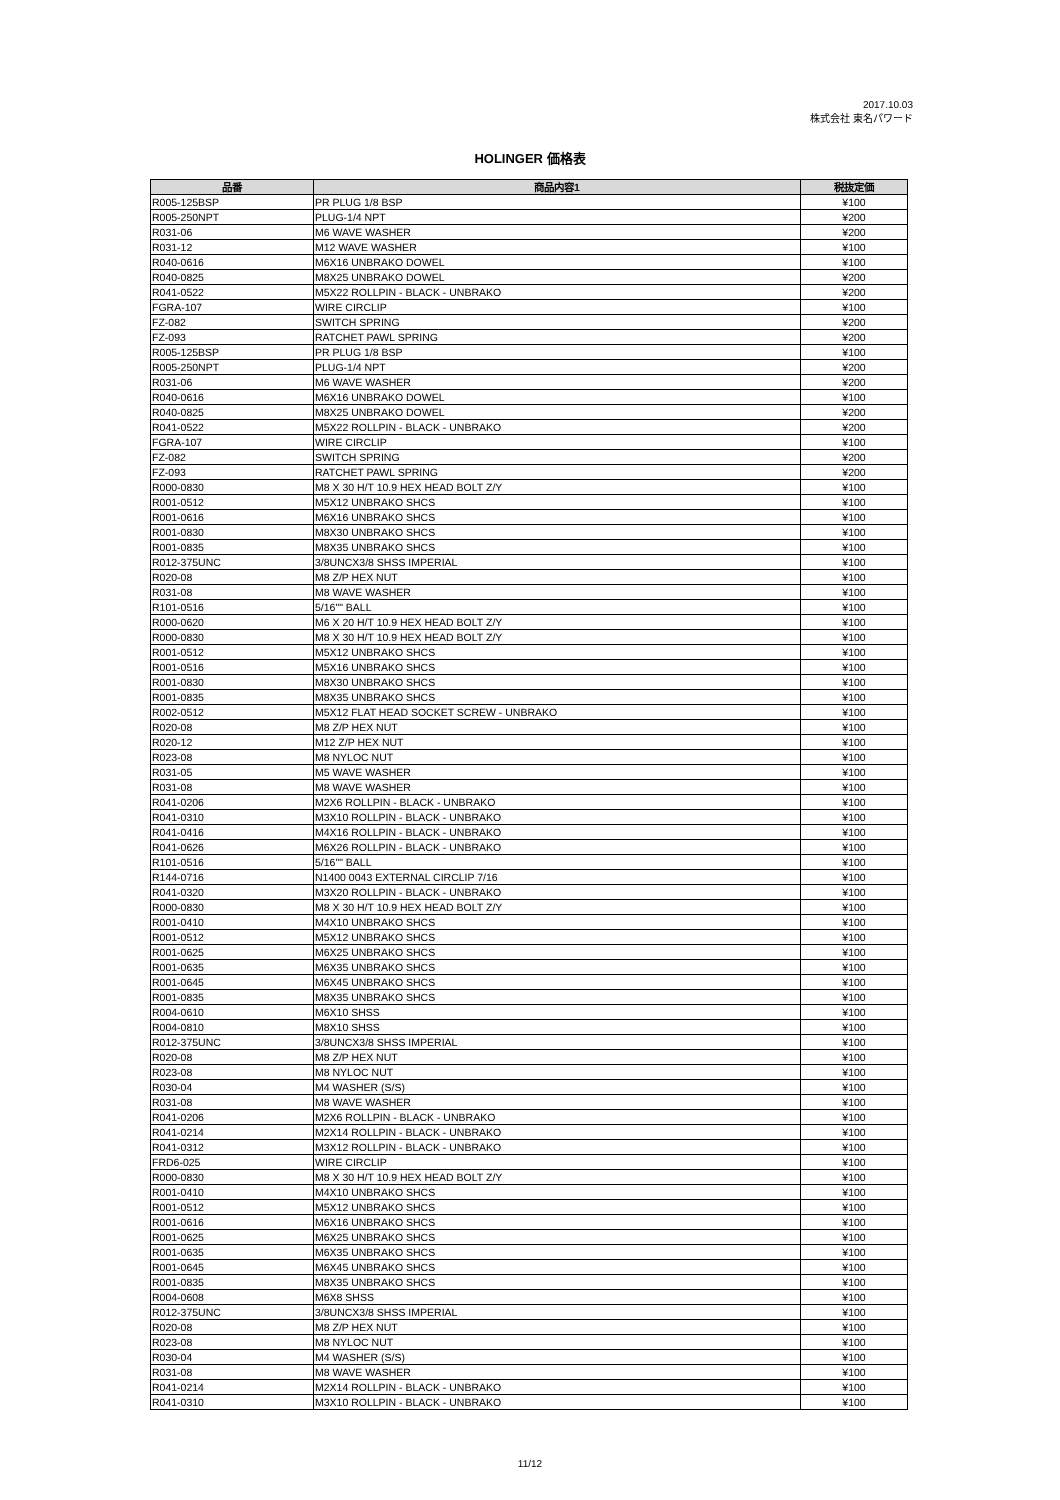2017.10.03
株式会社 東名パワード
HOLINGER 価格表
| 品番 | 商品内容1 | 税抜定価 |
| --- | --- | --- |
| R005-125BSP | PR PLUG 1/8 BSP | ¥100 |
| R005-250NPT | PLUG-1/4 NPT | ¥200 |
| R031-06 | M6 WAVE WASHER | ¥200 |
| R031-12 | M12 WAVE WASHER | ¥100 |
| R040-0616 | M6X16 UNBRAKO DOWEL | ¥100 |
| R040-0825 | M8X25 UNBRAKO DOWEL | ¥200 |
| R041-0522 | M5X22 ROLLPIN - BLACK - UNBRAKO | ¥200 |
| FGRA-107 | WIRE CIRCLIP | ¥100 |
| FZ-082 | SWITCH SPRING | ¥200 |
| FZ-093 | RATCHET PAWL SPRING | ¥200 |
| R005-125BSP | PR PLUG 1/8 BSP | ¥100 |
| R005-250NPT | PLUG-1/4 NPT | ¥200 |
| R031-06 | M6 WAVE WASHER | ¥200 |
| R040-0616 | M6X16 UNBRAKO DOWEL | ¥100 |
| R040-0825 | M8X25 UNBRAKO DOWEL | ¥200 |
| R041-0522 | M5X22 ROLLPIN - BLACK - UNBRAKO | ¥200 |
| FGRA-107 | WIRE CIRCLIP | ¥100 |
| FZ-082 | SWITCH SPRING | ¥200 |
| FZ-093 | RATCHET PAWL SPRING | ¥200 |
| R000-0830 | M8 X 30 H/T 10.9 HEX HEAD BOLT Z/Y | ¥100 |
| R001-0512 | M5X12 UNBRAKO SHCS | ¥100 |
| R001-0616 | M6X16 UNBRAKO SHCS | ¥100 |
| R001-0830 | M8X30 UNBRAKO SHCS | ¥100 |
| R001-0835 | M8X35 UNBRAKO SHCS | ¥100 |
| R012-375UNC | 3/8UNCX3/8 SHSS IMPERIAL | ¥100 |
| R020-08 | M8 Z/P HEX NUT | ¥100 |
| R031-08 | M8 WAVE WASHER | ¥100 |
| R101-0516 | 5/16"" BALL | ¥100 |
| R000-0620 | M6 X 20 H/T 10.9 HEX HEAD BOLT Z/Y | ¥100 |
| R000-0830 | M8 X 30 H/T 10.9 HEX HEAD BOLT Z/Y | ¥100 |
| R001-0512 | M5X12 UNBRAKO SHCS | ¥100 |
| R001-0516 | M5X16 UNBRAKO SHCS | ¥100 |
| R001-0830 | M8X30 UNBRAKO SHCS | ¥100 |
| R001-0835 | M8X35 UNBRAKO SHCS | ¥100 |
| R002-0512 | M5X12 FLAT HEAD SOCKET SCREW - UNBRAKO | ¥100 |
| R020-08 | M8 Z/P HEX NUT | ¥100 |
| R020-12 | M12 Z/P HEX NUT | ¥100 |
| R023-08 | M8 NYLOC NUT | ¥100 |
| R031-05 | M5 WAVE WASHER | ¥100 |
| R031-08 | M8 WAVE WASHER | ¥100 |
| R041-0206 | M2X6 ROLLPIN - BLACK - UNBRAKO | ¥100 |
| R041-0310 | M3X10 ROLLPIN - BLACK - UNBRAKO | ¥100 |
| R041-0416 | M4X16 ROLLPIN - BLACK - UNBRAKO | ¥100 |
| R041-0626 | M6X26 ROLLPIN - BLACK - UNBRAKO | ¥100 |
| R101-0516 | 5/16"" BALL | ¥100 |
| R144-0716 | N1400 0043 EXTERNAL CIRCLIP 7/16 | ¥100 |
| R041-0320 | M3X20 ROLLPIN - BLACK - UNBRAKO | ¥100 |
| R000-0830 | M8 X 30 H/T 10.9 HEX HEAD BOLT Z/Y | ¥100 |
| R001-0410 | M4X10 UNBRAKO SHCS | ¥100 |
| R001-0512 | M5X12 UNBRAKO SHCS | ¥100 |
| R001-0625 | M6X25 UNBRAKO SHCS | ¥100 |
| R001-0635 | M6X35 UNBRAKO SHCS | ¥100 |
| R001-0645 | M6X45 UNBRAKO SHCS | ¥100 |
| R001-0835 | M8X35 UNBRAKO SHCS | ¥100 |
| R004-0610 | M6X10 SHSS | ¥100 |
| R004-0810 | M8X10 SHSS | ¥100 |
| R012-375UNC | 3/8UNCX3/8 SHSS IMPERIAL | ¥100 |
| R020-08 | M8 Z/P HEX NUT | ¥100 |
| R023-08 | M8 NYLOC NUT | ¥100 |
| R030-04 | M4 WASHER (S/S) | ¥100 |
| R031-08 | M8 WAVE WASHER | ¥100 |
| R041-0206 | M2X6 ROLLPIN - BLACK - UNBRAKO | ¥100 |
| R041-0214 | M2X14 ROLLPIN - BLACK - UNBRAKO | ¥100 |
| R041-0312 | M3X12 ROLLPIN - BLACK - UNBRAKO | ¥100 |
| FRD6-025 | WIRE CIRCLIP | ¥100 |
| R000-0830 | M8 X 30 H/T 10.9 HEX HEAD BOLT Z/Y | ¥100 |
| R001-0410 | M4X10 UNBRAKO SHCS | ¥100 |
| R001-0512 | M5X12 UNBRAKO SHCS | ¥100 |
| R001-0616 | M6X16 UNBRAKO SHCS | ¥100 |
| R001-0625 | M6X25 UNBRAKO SHCS | ¥100 |
| R001-0635 | M6X35 UNBRAKO SHCS | ¥100 |
| R001-0645 | M6X45 UNBRAKO SHCS | ¥100 |
| R001-0835 | M8X35 UNBRAKO SHCS | ¥100 |
| R004-0608 | M6X8 SHSS | ¥100 |
| R012-375UNC | 3/8UNCX3/8 SHSS IMPERIAL | ¥100 |
| R020-08 | M8 Z/P HEX NUT | ¥100 |
| R023-08 | M8 NYLOC NUT | ¥100 |
| R030-04 | M4 WASHER (S/S) | ¥100 |
| R031-08 | M8 WAVE WASHER | ¥100 |
| R041-0214 | M2X14 ROLLPIN - BLACK - UNBRAKO | ¥100 |
| R041-0310 | M3X10 ROLLPIN - BLACK - UNBRAKO | ¥100 |
11/12